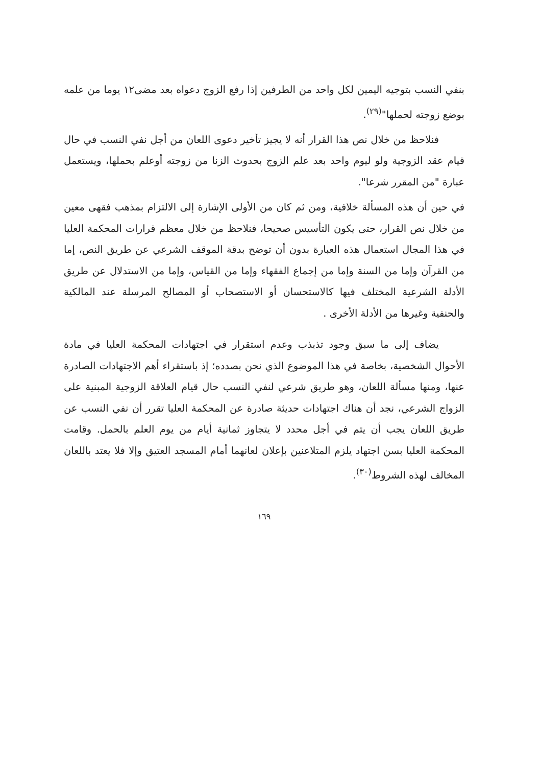بنفي النسب بتوجيه اليمين لكل واحد من الطرفين إذا رفع الزوج دعواه بعد مضى١٢ يوما من علمه بوضع زوجته لحملها"<sup>(٢٩)</sup>.
فنلاحظ من خلال نص هذا القرار أنه لا يجيز تأخير دعوى اللعان من أجل نفي النسب في حال قيام عقد الزوجية ولو ليوم واحد بعد علم الزوج بحدوث الزنا من زوجته أوعلم بحملها، ويستعمل عبارة "من المقرر شرعا".
في حين أن هذه المسألة خلافية، ومن ثم كان من الأولى الإشارة إلى الالتزام بمذهب فقهى معين من خلال نص القرار، حتى يكون التأسيس صحيحا، فنلاحظ من خلال معظم قرارات المحكمة العليا في هذا المجال استعمال هذه العبارة بدون أن توضح بدقة الموقف الشرعي عن طريق النص، إما من القرآن وإما من السنة وإما من إجماع الفقهاء وإما من القياس، وإما من الاستدلال عن طريق الأدلة الشرعية المختلف فيها كالاستحسان أو الاستصحاب أو المصالح المرسلة عند المالكية والحنفية وغيرها من الأدلة الأخرى .
يضاف إلى ما سبق وجود تذبذب وعدم استقرار في اجتهادات المحكمة العليا في مادة الأحوال الشخصية، بخاصة في هذا الموضوع الذي نحن بصدده؛ إذ باستقراء أهم الاجتهادات الصادرة عنها، ومنها مسألة اللعان، وهو طريق شرعي لنفي النسب حال قيام العلاقة الزوجية المبنية على الزواج الشرعي، نجد أن هناك اجتهادات حديثة صادرة عن المحكمة العليا تقرر أن نفي النسب عن طريق اللعان يجب أن يتم في أجل محدد لا يتجاوز ثمانية أيام من يوم العلم بالحمل. وقامت المحكمة العليا بسن اجتهاد يلزم المتلاعنين بإعلان لعانهما أمام المسجد العتيق وإلا فلا يعتد باللعان المخالف لهذه الشروط<sup>(٣٠)</sup>.
١٦٩